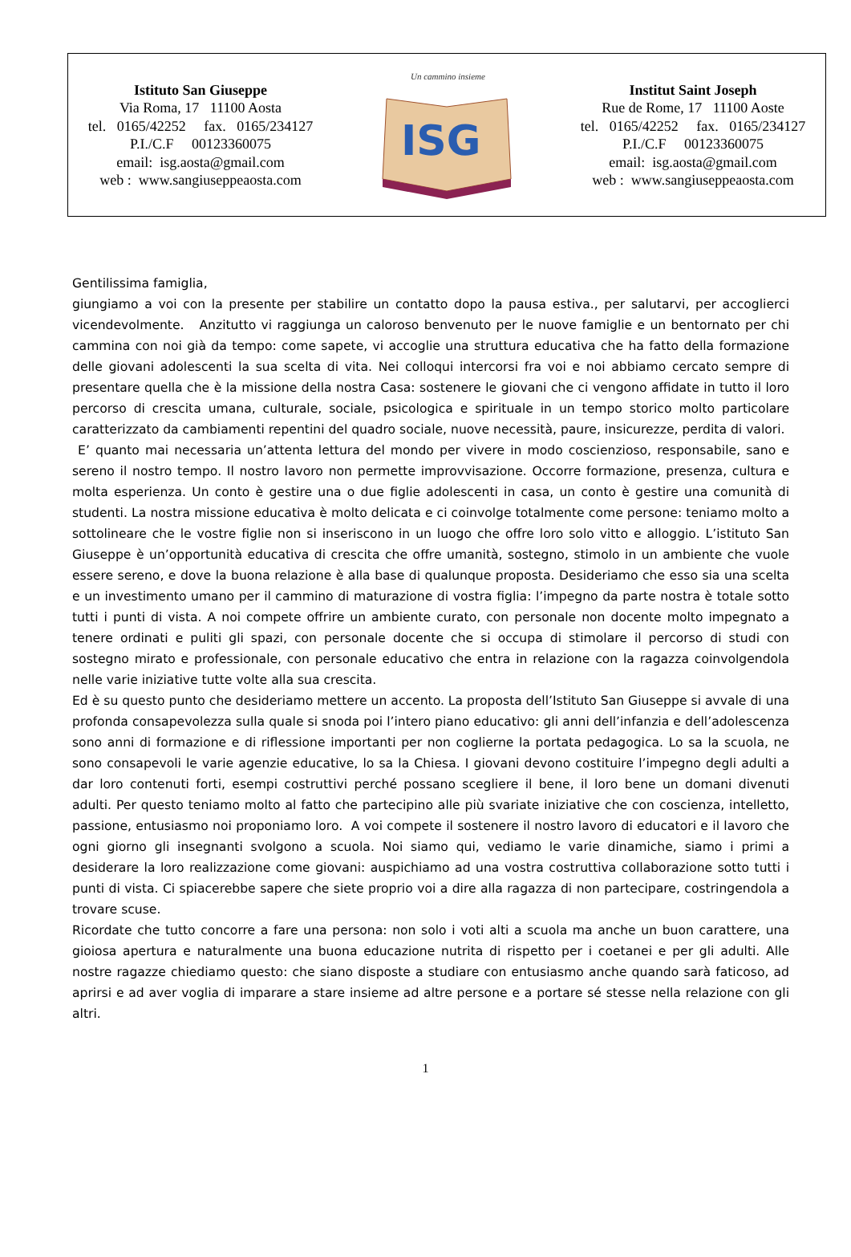Istituto San Giuseppe
Via Roma, 17 11100 Aosta
tel. 0165/42252 fax. 0165/234127
P.I./C.F 00123360075
email: isg.aosta@gmail.com
web : www.sangiuseppeaosta.com
Un cammino insieme
ISG
Institut Saint Joseph
Rue de Rome, 17 11100 Aoste
tel. 0165/42252 fax. 0165/234127
P.I./C.F 00123360075
email: isg.aosta@gmail.com
web : www.sangiuseppeaosta.com
Gentilissima famiglia,
giungiamo a voi con la presente per stabilire un contatto dopo la pausa estiva., per salutarvi, per accoglierci vicendevolmente. Anzitutto vi raggiunga un caloroso benvenuto per le nuove famiglie e un bentornato per chi cammina con noi già da tempo: come sapete, vi accoglie una struttura educativa che ha fatto della formazione delle giovani adolescenti la sua scelta di vita. Nei colloqui intercorsi fra voi e noi abbiamo cercato sempre di presentare quella che è la missione della nostra Casa: sostenere le giovani che ci vengono affidate in tutto il loro percorso di crescita umana, culturale, sociale, psicologica e spirituale in un tempo storico molto particolare caratterizzato da cambiamenti repentini del quadro sociale, nuove necessità, paure, insicurezze, perdita di valori.
E’ quanto mai necessaria un’attenta lettura del mondo per vivere in modo coscienzioso, responsabile, sano e sereno il nostro tempo. Il nostro lavoro non permette improvvisazione. Occorre formazione, presenza, cultura e molta esperienza. Un conto è gestire una o due figlie adolescenti in casa, un conto è gestire una comunità di studenti. La nostra missione educativa è molto delicata e ci coinvolge totalmente come persone: teniamo molto a sottolineare che le vostre figlie non si inseriscono in un luogo che offre loro solo vitto e alloggio. L’istituto San Giuseppe è un’opportunità educativa di crescita che offre umanità, sostegno, stimolo in un ambiente che vuole essere sereno, e dove la buona relazione è alla base di qualunque proposta. Desideriamo che esso sia una scelta e un investimento umano per il cammino di maturazione di vostra figlia: l’impegno da parte nostra è totale sotto tutti i punti di vista. A noi compete offrire un ambiente curato, con personale non docente molto impegnato a tenere ordinati e puliti gli spazi, con personale docente che si occupa di stimolare il percorso di studi con sostegno mirato e professionale, con personale educativo che entra in relazione con la ragazza coinvolgendola nelle varie iniziative tutte volte alla sua crescita.
Ed è su questo punto che desideriamo mettere un accento. La proposta dell’Istituto San Giuseppe si avvale di una profonda consapevolezza sulla quale si snoda poi l’intero piano educativo: gli anni dell’infanzia e dell’adolescenza sono anni di formazione e di riflessione importanti per non coglierne la portata pedagogica. Lo sa la scuola, ne sono consapevoli le varie agenzie educative, lo sa la Chiesa. I giovani devono costituire l’impegno degli adulti a dar loro contenuti forti, esempi costruttivi perché possano scegliere il bene, il loro bene un domani divenuti adulti. Per questo teniamo molto al fatto che partecipino alle più svariate iniziative che con coscienza, intelletto, passione, entusiasmo noi proponiamo loro. A voi compete il sostenere il nostro lavoro di educatori e il lavoro che ogni giorno gli insegnanti svolgono a scuola. Noi siamo qui, vediamo le varie dinamiche, siamo i primi a desiderare la loro realizzazione come giovani: auspichiamo ad una vostra costruttiva collaborazione sotto tutti i punti di vista. Ci spiacerebbe sapere che siete proprio voi a dire alla ragazza di non partecipare, costringendola a trovare scuse.
Ricordate che tutto concorre a fare una persona: non solo i voti alti a scuola ma anche un buon carattere, una gioiosa apertura e naturalmente una buona educazione nutrita di rispetto per i coetanei e per gli adulti. Alle nostre ragazze chiediamo questo: che siano disposte a studiare con entusiasmo anche quando sarà faticoso, ad aprirsi e ad aver voglia di imparare a stare insieme ad altre persone e a portare sé stesse nella relazione con gli altri.
1